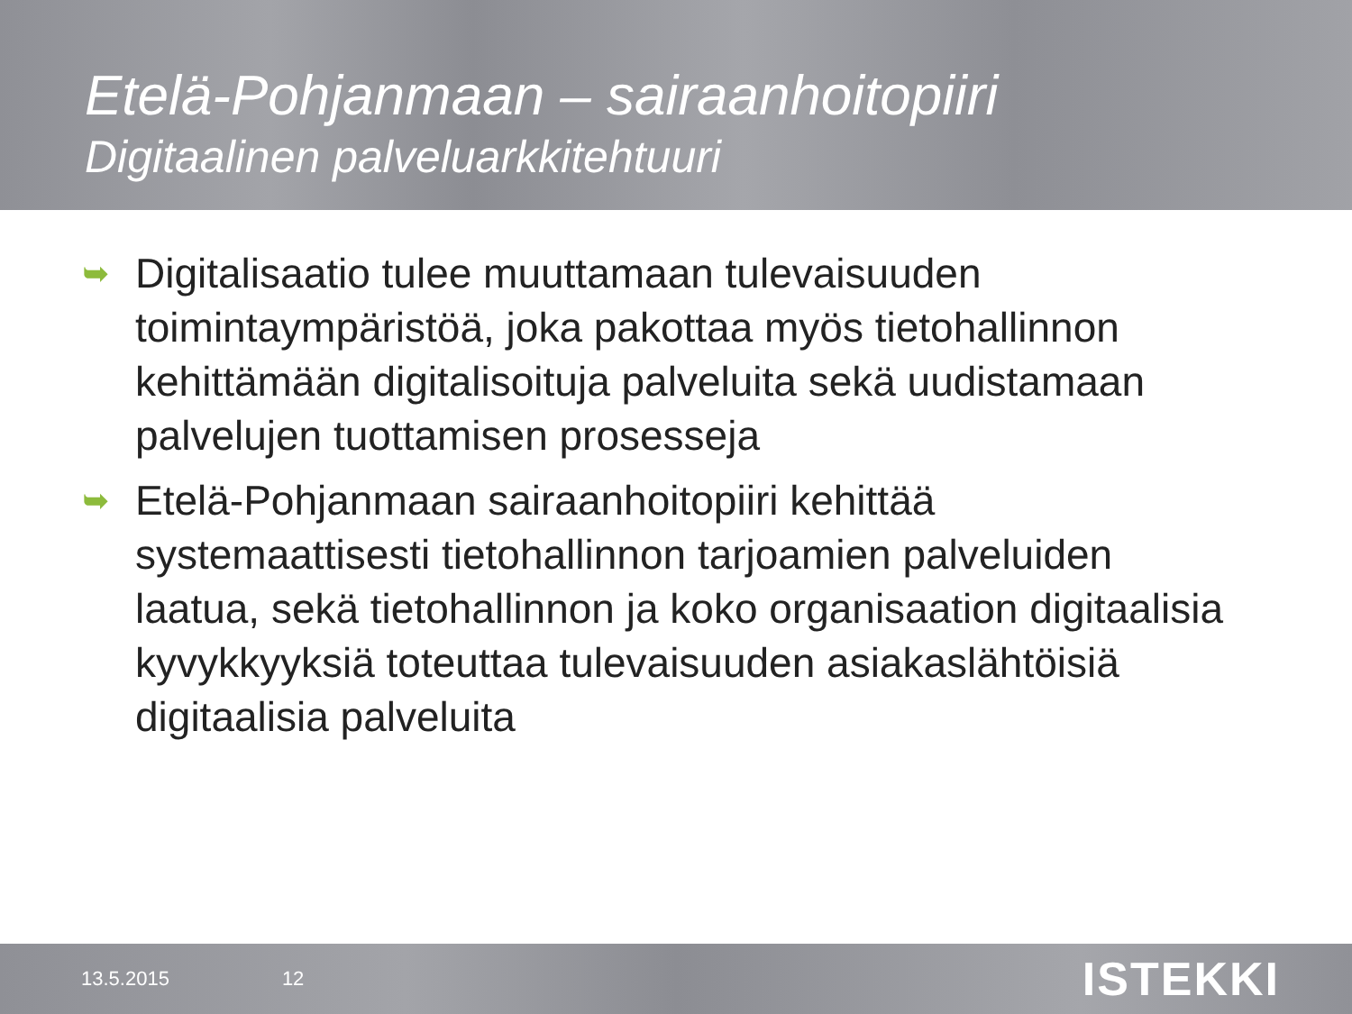Etelä-Pohjanmaan – sairaanhoitopiiri
Digitaalinen palveluarkkitehtuuri
➥ Digitalisaatio tulee muuttamaan tulevaisuuden toimintaympäristöä, joka pakottaa myös tietohallinnon kehittämään digitalisoituja palveluita sekä uudistamaan palvelujen tuottamisen prosesseja
➥ Etelä-Pohjanmaan sairaanhoitopiiri kehittää systemaattisesti tietohallinnon tarjoamien palveluiden laatua, sekä tietohallinnon ja koko organisaation digitaalisia kyvykkyyksiä toteuttaa tulevaisuuden asiakaslähtöisiä digitaalisia palveluita
13.5.2015 12
ISTEKKI